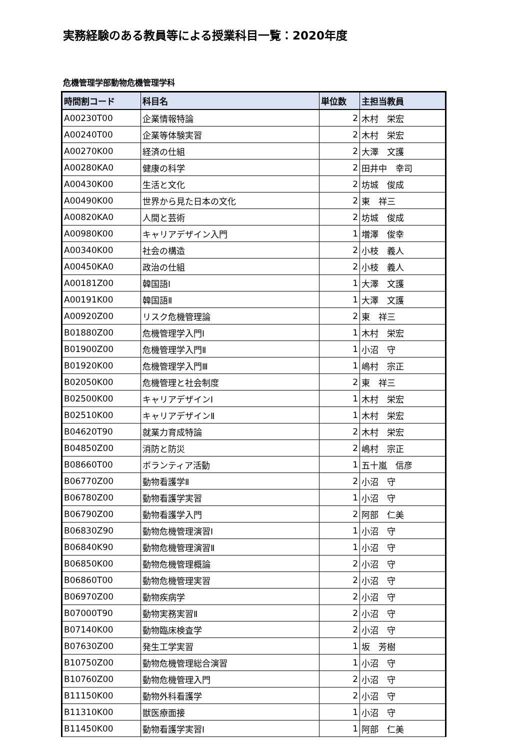実務経験のある教員等による授業科目一覧：2020年度
危機管理学部動物危機管理学科
| 時間割コード | 科目名 | 単位数 | 主担当教員 |
| --- | --- | --- | --- |
| A00230T00 | 企業情報特論 | 2 | 木村 栄宏 |
| A00240T00 | 企業等体験実習 | 2 | 木村 栄宏 |
| A00270K00 | 経済の仕組 | 2 | 大澤 文護 |
| A00280KA0 | 健康の科学 | 2 | 田井中 幸司 |
| A00430K00 | 生活と文化 | 2 | 坊城 俊成 |
| A00490K00 | 世界から見た日本の文化 | 2 | 東 祥三 |
| A00820KA0 | 人間と芸術 | 2 | 坊城 俊成 |
| A00980K00 | キャリアデザイン入門 | 1 | 増澤 俊幸 |
| A00340K00 | 社会の構造 | 2 | 小枝 義人 |
| A00450KA0 | 政治の仕組 | 2 | 小枝 義人 |
| A00181Z00 | 韓国語Ⅰ | 1 | 大澤 文護 |
| A00191K00 | 韓国語Ⅱ | 1 | 大澤 文護 |
| A00920Z00 | リスク危機管理論 | 2 | 東 祥三 |
| B01880Z00 | 危機管理学入門Ⅰ | 1 | 木村 栄宏 |
| B01900Z00 | 危機管理学入門Ⅱ | 1 | 小沼 守 |
| B01920K00 | 危機管理学入門Ⅲ | 1 | 嶋村 宗正 |
| B02050K00 | 危機管理と社会制度 | 2 | 東 祥三 |
| B02500K00 | キャリアデザインⅠ | 1 | 木村 栄宏 |
| B02510K00 | キャリアデザインⅡ | 1 | 木村 栄宏 |
| B04620T90 | 就業力育成特論 | 2 | 木村 栄宏 |
| B04850Z00 | 消防と防災 | 2 | 嶋村 宗正 |
| B08660T00 | ボランティア活動 | 1 | 五十嵐 信彦 |
| B06770Z00 | 動物看護学Ⅱ | 2 | 小沼 守 |
| B06780Z00 | 動物看護学実習 | 1 | 小沼 守 |
| B06790Z00 | 動物看護学入門 | 2 | 阿部 仁美 |
| B06830Z90 | 動物危機管理演習Ⅰ | 1 | 小沼 守 |
| B06840K90 | 動物危機管理演習Ⅱ | 1 | 小沼 守 |
| B06850K00 | 動物危機管理概論 | 2 | 小沼 守 |
| B06860T00 | 動物危機管理実習 | 2 | 小沼 守 |
| B06970Z00 | 動物疾病学 | 2 | 小沼 守 |
| B07000T90 | 動物実務実習Ⅱ | 2 | 小沼 守 |
| B07140K00 | 動物臨床検査学 | 2 | 小沼 守 |
| B07630Z00 | 発生工学実習 | 1 | 坂 芳樹 |
| B10750Z00 | 動物危機管理総合演習 | 1 | 小沼 守 |
| B10760Z00 | 動物危機管理入門 | 2 | 小沼 守 |
| B11150K00 | 動物外科看護学 | 2 | 小沼 守 |
| B11310K00 | 獣医療面接 | 1 | 小沼 守 |
| B11450K00 | 動物看護学実習Ⅰ | 1 | 阿部 仁美 |